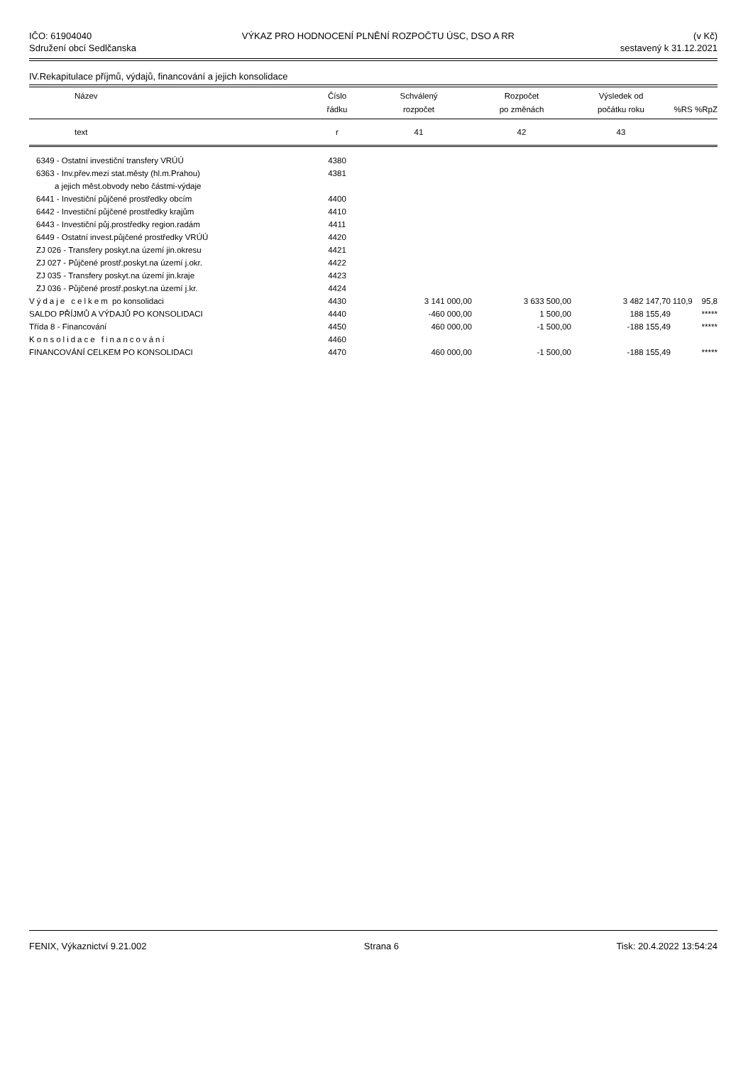IČO: 61904040
Sdružení obcí Sedlčanska
VÝKAZ PRO HODNOCENÍ PLNĚNÍ ROZPOČTU ÚSC, DSO A RR
(v Kč)
sestavený k 31.12.2021
IV.Rekapitulace příjmů, výdajů, financování a jejich konsolidace
| Název | Číslo řádku | Schválený rozpočet | Rozpočet po změnách | Výsledek od počátku roku | %RS | %RpZ |
| --- | --- | --- | --- | --- | --- | --- |
| text | r | 41 | 42 | 43 | | |
| 6349 - Ostatní investiční transfery VRÚÚ | 4380 | | | | | |
| 6363 - Inv.přev.mezi stat.městy (hl.m.Prahou) | 4381 | | | | | |
| a jejich měst.obvody nebo částmi-výdaje | | | | | | |
| 6441 - Investiční půjčené prostředky obcím | 4400 | | | | | |
| 6442 - Investiční půjčené prostředky krajům | 4410 | | | | | |
| 6443 - Investiční půj.prostředky region.radám | 4411 | | | | | |
| 6449 - Ostatní invest.půjčené prostředky VRÚÚ | 4420 | | | | | |
| ZJ 026 - Transfery poskyt.na území jin.okresu | 4421 | | | | | |
| ZJ 027 - Půjčené prostř.poskyt.na území j.okr. | 4422 | | | | | |
| ZJ 035 - Transfery poskyt.na území jin.kraje | 4423 | | | | | |
| ZJ 036 - Půjčené prostř.poskyt.na území j.kr. | 4424 | | | | | |
| Výdaje celkem po konsolidaci | 4430 | 3 141 000,00 | 3 633 500,00 | 3 482 147,70 | 110,9 | 95,8 |
| SALDO PŘÍJMŮ A VÝDAJŮ PO KONSOLIDACI | 4440 | -460 000,00 | 1 500,00 | 188 155,49 | | ***** |
| Třída 8 - Financování | 4450 | 460 000,00 | -1 500,00 | -188 155,49 | | ***** |
| Konsolidace financování | 4460 | | | | | |
| FINANCOVÁNÍ CELKEM PO KONSOLIDACI | 4470 | 460 000,00 | -1 500,00 | -188 155,49 | | ***** |
FENIX, Výkaznictví 9.21.002 Strana 6 Tisk: 20.4.2022 13:54:24